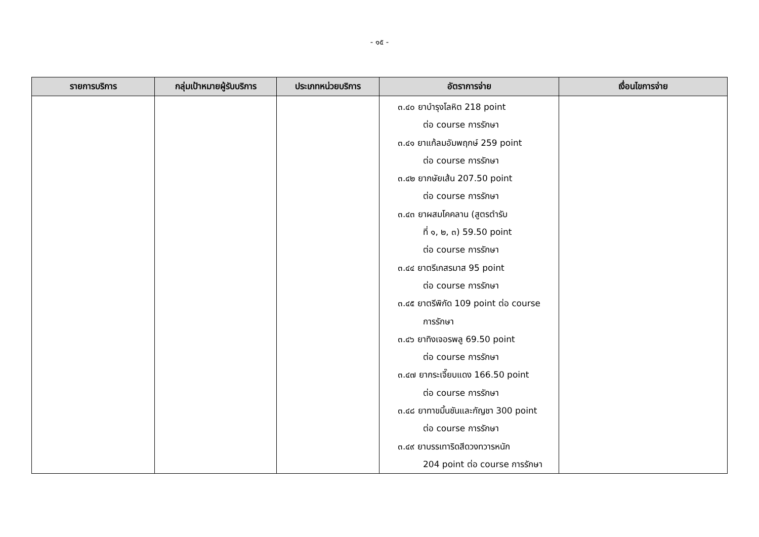- ๑๕ -
| รายการบริการ | กลุ่มเป้าหมายผู้รับบริการ | ประเภทหน่วยบริการ | อัตราการจ่าย | เงื่อนไขการจ่าย |
| --- | --- | --- | --- | --- |
| | | | ๓.๔๐ ยาบำรุงโลหิต 218 point ต่อ course การรักษา ๓.๔๑ ยาแก้ลมอัมพฤกษ์ 259 point ต่อ course การรักษา ๓.๔๒ ยากษัยเส้น 207.50 point ต่อ course การรักษา ๓.๔๓ ยาผสมโคคลาน (สูตรตำรับ ที่ ๑, ๒, ๓) 59.50 point ต่อ course การรักษา ๓.๔๔ ยาตรีเกสรมาส 95 point ต่อ course การรักษา ๓.๔๕ ยาตรีพิกัด 109 point ต่อ course การรักษา ๓.๔๖ ยาทิงเจอรพลู 69.50 point ต่อ course การรักษา ๓.๔๗ ยากระเจี๊ยบแดง 166.50 point ต่อ course การรักษา ๓.๔๘ ยาทาขมิ้นชันและกัญชา 300 point ต่อ course การรักษา ๓.๔๙ ยาบรรเทาริดสีดวงทวารหนัก 204 point ต่อ course การรักษา | |